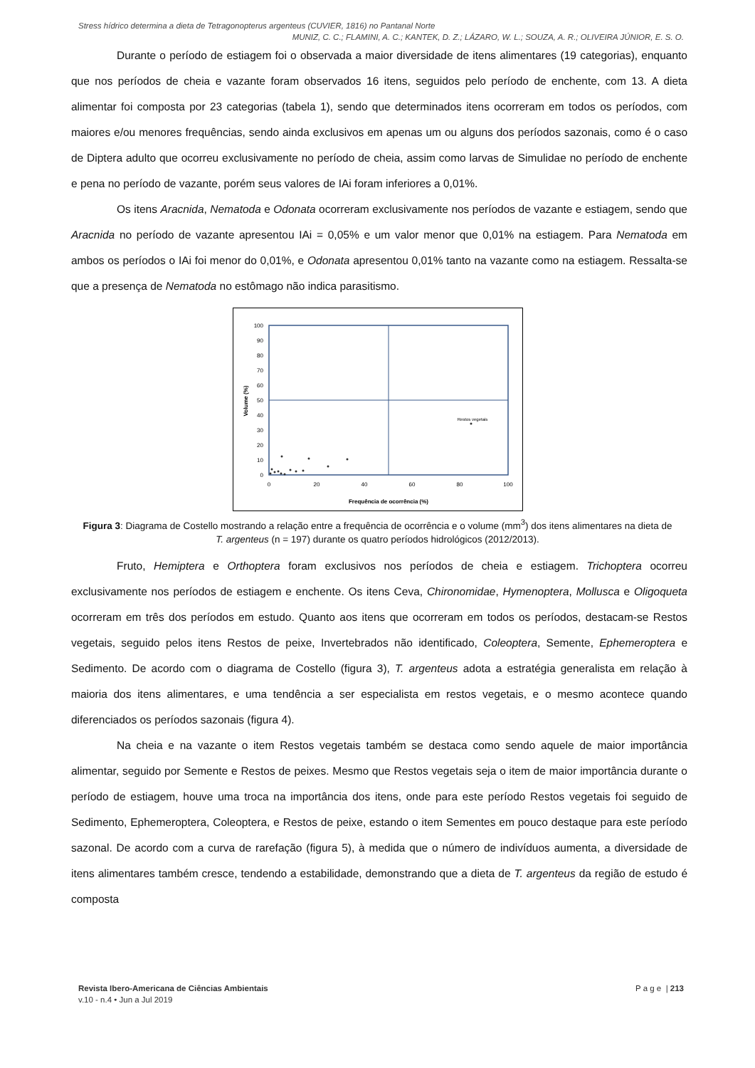Stress hídrico determina a dieta de Tetragonopterus argenteus (CUVIER, 1816) no Pantanal Norte
MUNIZ, C. C.; FLAMINI, A. C.; KANTEK, D. Z.; LÁZARO, W. L.; SOUZA, A. R.; OLIVEIRA JÚNIOR, E. S. O.
Durante o período de estiagem foi o observada a maior diversidade de itens alimentares (19 categorias), enquanto que nos períodos de cheia e vazante foram observados 16 itens, seguidos pelo período de enchente, com 13. A dieta alimentar foi composta por 23 categorias (tabela 1), sendo que determinados itens ocorreram em todos os períodos, com maiores e/ou menores frequências, sendo ainda exclusivos em apenas um ou alguns dos períodos sazonais, como é o caso de Diptera adulto que ocorreu exclusivamente no período de cheia, assim como larvas de Simulidae no período de enchente e pena no período de vazante, porém seus valores de IAi foram inferiores a 0,01%.
Os itens Aracnida, Nematoda e Odonata ocorreram exclusivamente nos períodos de vazante e estiagem, sendo que Aracnida no período de vazante apresentou IAi = 0,05% e um valor menor que 0,01% na estiagem. Para Nematoda em ambos os períodos o IAi foi menor do 0,01%, e Odonata apresentou 0,01% tanto na vazante como na estiagem. Ressalta-se que a presença de Nematoda no estômago não indica parasitismo.
100
90
80
70
60
50
40
30
20
10
0
0
20
40
60
80
100
Frequência de ocorrência (%)
Volume (%)
Restos vegetais
Figura 3: Diagrama de Costello mostrando a relação entre a frequência de ocorrência e o volume (mm<sup>3</sup>) dos itens alimentares na dieta de T. argenteus (n = 197) durante os quatro períodos hidrológicos (2012/2013).
Fruto, Hemiptera e Orthoptera foram exclusivos nos períodos de cheia e estiagem. Trichoptera ocorreu exclusivamente nos períodos de estiagem e enchente. Os itens Ceva, Chironomidae, Hymenoptera, Mollusca e Oligoqueta ocorreram em três dos períodos em estudo. Quanto aos itens que ocorreram em todos os períodos, destacam-se Restos vegetais, seguido pelos itens Restos de peixe, Invertebrados não identificado, Coleoptera, Semente, Ephemeroptera e Sedimento. De acordo com o diagrama de Costello (figura 3), T. argenteus adota a estratégia generalista em relação à maioria dos itens alimentares, e uma tendência a ser especialista em restos vegetais, e o mesmo acontece quando diferenciados os períodos sazonais (figura 4).
Na cheia e na vazante o item Restos vegetais também se destaca como sendo aquele de maior importância alimentar, seguido por Semente e Restos de peixes. Mesmo que Restos vegetais seja o item de maior importância durante o período de estiagem, houve uma troca na importância dos itens, onde para este período Restos vegetais foi seguido de Sedimento, Ephemeroptera, Coleoptera, e Restos de peixe, estando o item Sementes em pouco destaque para este período sazonal. De acordo com a curva de rarefação (figura 5), à medida que o número de indivíduos aumenta, a diversidade de itens alimentares também cresce, tendendo a estabilidade, demonstrando que a dieta de T. argenteus da região de estudo é composta
Revista Ibero-Americana de Ciências Ambientais P a g e | 213
v.10 - n.4 • Jun a Jul 2019